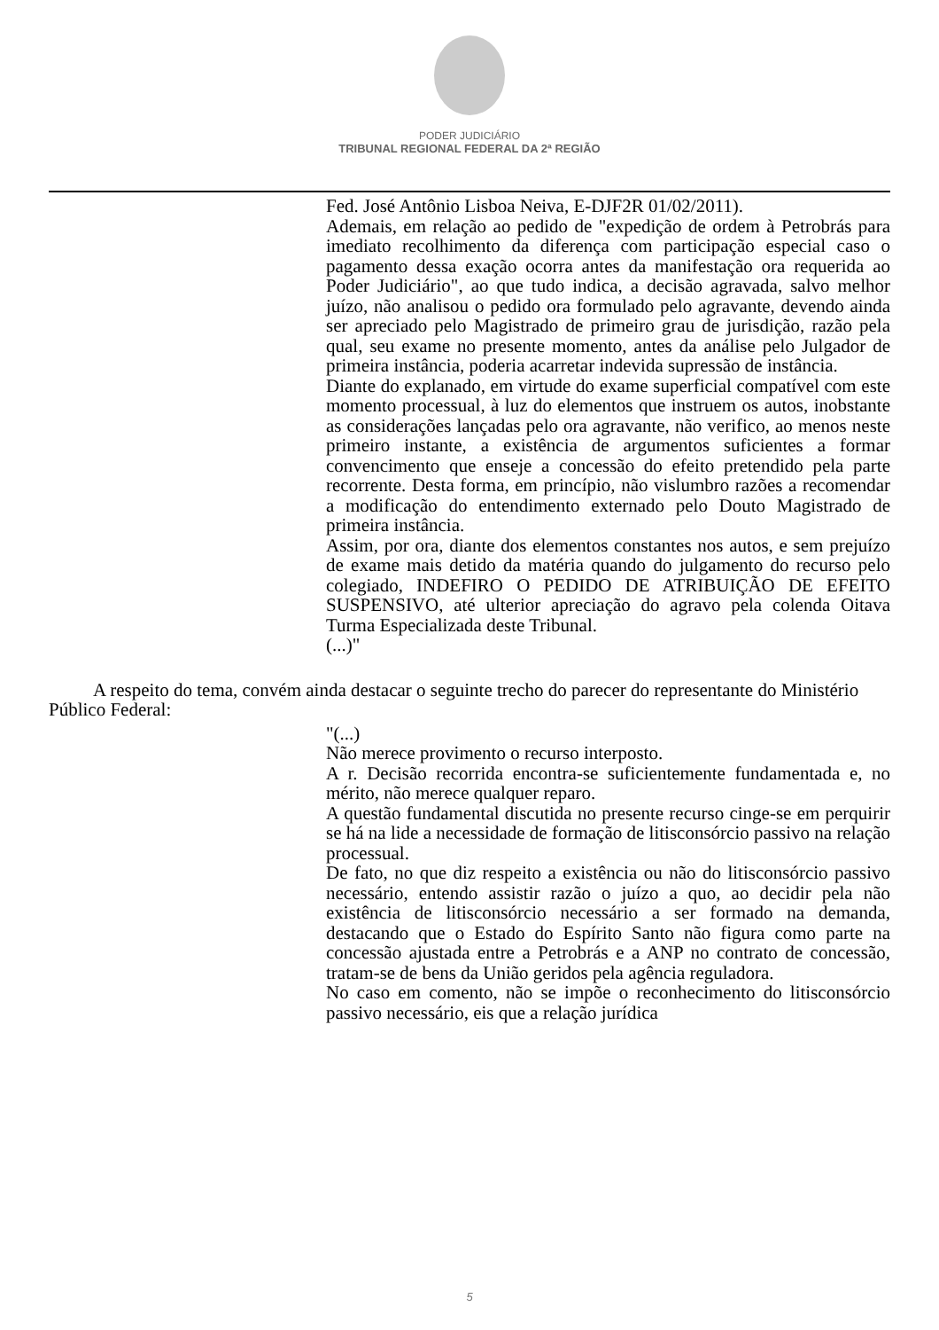PODER JUDICIÁRIO
TRIBUNAL REGIONAL FEDERAL DA 2ª REGIÃO
Fed. José Antônio Lisboa Neiva, E-DJF2R 01/02/2011).
Ademais, em relação ao pedido de "expedição de ordem à Petrobrás para imediato recolhimento da diferença com participação especial caso o pagamento dessa exação ocorra antes da manifestação ora requerida ao Poder Judiciário", ao que tudo indica, a decisão agravada, salvo melhor juízo, não analisou o pedido ora formulado pelo agravante, devendo ainda ser apreciado pelo Magistrado de primeiro grau de jurisdição, razão pela qual, seu exame no presente momento, antes da análise pelo Julgador de primeira instância, poderia acarretar indevida supressão de instância.
Diante do explanado, em virtude do exame superficial compatível com este momento processual, à luz do elementos que instruem os autos, inobstante as considerações lançadas pelo ora agravante, não verifico, ao menos neste primeiro instante, a existência de argumentos suficientes a formar convencimento que enseje a concessão do efeito pretendido pela parte recorrente. Desta forma, em princípio, não vislumbro razões a recomendar a modificação do entendimento externado pelo Douto Magistrado de primeira instância.
Assim, por ora, diante dos elementos constantes nos autos, e sem prejuízo de exame mais detido da matéria quando do julgamento do recurso pelo colegiado, INDEFIRO O PEDIDO DE ATRIBUIÇÃO DE EFEITO SUSPENSIVO, até ulterior apreciação do agravo pela colenda Oitava Turma Especializada deste Tribunal.
(...)"
A respeito do tema, convém ainda destacar o seguinte trecho do parecer do representante do Ministério Público Federal:
"(...)
Não merece provimento o recurso interposto.
A r. Decisão recorrida encontra-se suficientemente fundamentada e, no mérito, não merece qualquer reparo.
A questão fundamental discutida no presente recurso cinge-se em perquirir se há na lide a necessidade de formação de litisconsórcio passivo na relação processual.
De fato, no que diz respeito a existência ou não do litisconsórcio passivo necessário, entendo assistir razão o juízo a quo, ao decidir pela não existência de litisconsórcio necessário a ser formado na demanda, destacando que o Estado do Espírito Santo não figura como parte na concessão ajustada entre a Petrobrás e a ANP no contrato de concessão, tratam-se de bens da União geridos pela agência reguladora.
No caso em comento, não se impõe o reconhecimento do litisconsórcio passivo necessário, eis que a relação jurídica
5